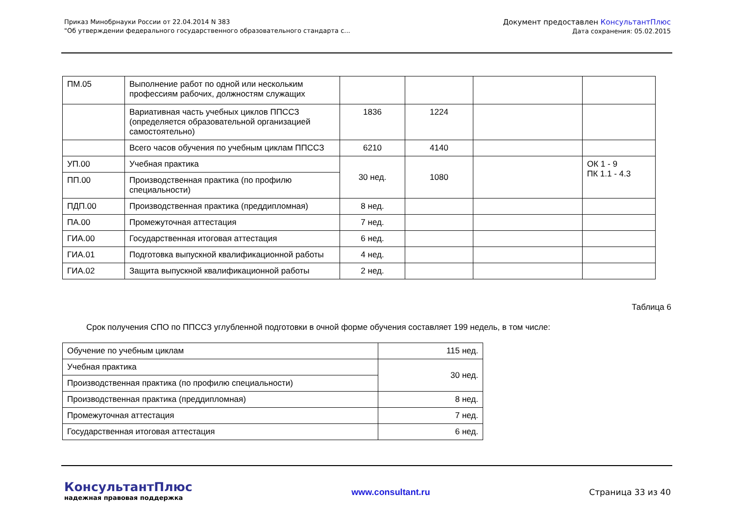Приказ Минобрнауки России от 22.04.2014 N 383
"Об утверждении федерального государственного образовательного стандарта с...
Документ предоставлен КонсультантПлюс
Дата сохранения: 05.02.2015
| ПМ.05 | Выполнение работ по одной или нескольким профессиям рабочих, должностям служащих | | | | |
| | Вариативная часть учебных циклов ППССЗ (определяется образовательной организацией самостоятельно) | 1836 | 1224 | | |
| | Всего часов обучения по учебным циклам ППССЗ | 6210 | 4140 | | |
| УП.00 | Учебная практика | 30 нед. | 1080 | | ОК 1 - 9 ПК 1.1 - 4.3 |
| ПП.00 | Производственная практика (по профилю специальности) | | | | |
| ПДП.00 | Производственная практика (преддипломная) | 8 нед. | | | |
| ПА.00 | Промежуточная аттестация | 7 нед. | | | |
| ГИА.00 | Государственная итоговая аттестация | 6 нед. | | | |
| ГИА.01 | Подготовка выпускной квалификационной работы | 4 нед. | | | |
| ГИА.02 | Защита выпускной квалификационной работы | 2 нед. | | | |
Таблица 6
Срок получения СПО по ППССЗ углубленной подготовки в очной форме обучения составляет 199 недель, в том числе:
| Обучение по учебным циклам | 115 нед. |
| Учебная практика | 30 нед. |
| Производственная практика (по профилю специальности) | |
| Производственная практика (преддипломная) | 8 нед. |
| Промежуточная аттестация | 7 нед. |
| Государственная итоговая аттестация | 6 нед. |
КонсультантПлюс
надежная правовая поддержка
www.consultant.ru Страница 33 из 40